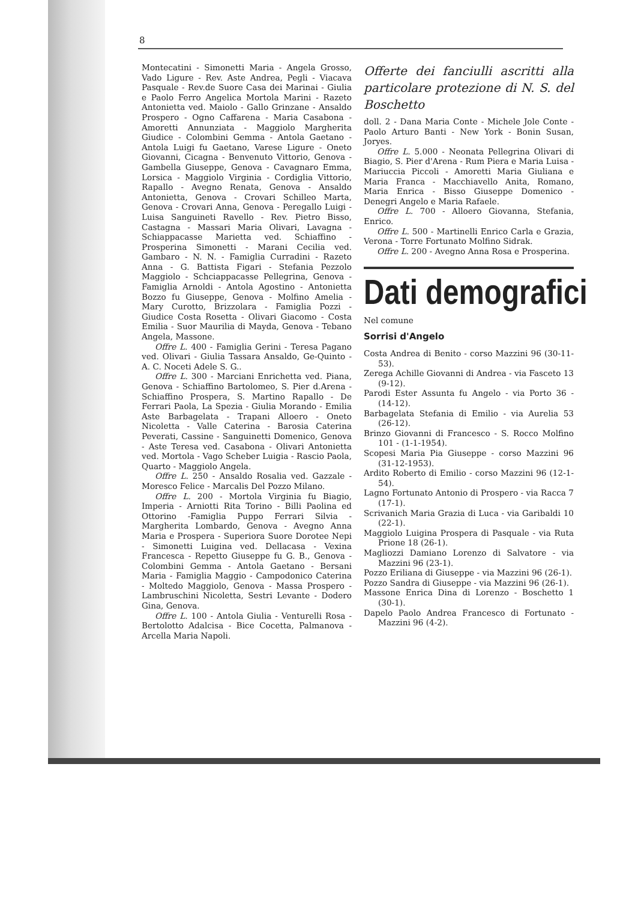8
Montecatini - Simonetti Maria - Angela Grosso, Vado Ligure - Rev. Aste Andrea, Pegli - Viacava Pasquale - Rev.de Suore Casa dei Marinai - Giulia e Paolo Ferro Angelica Mortola Marini - Razeto Antonietta ved. Maiolo - Gallo Grinzane - Ansaldo Prospero - Ogno Caffarena - Maria Casabona - Amoretti Annunziata - Maggiolo Margherita Giudice - Colombini Gemma - Antola Gaetano - Antola Luigi fu Gaetano, Varese Ligure - Oneto Giovanni, Cicagna - Benvenuto Vittorio, Genova - Gambella Giuseppe, Genova - Cavagnaro Emma, Lorsica - Maggiolo Virginia - Cordiglia Vittorio, Rapallo - Avegno Renata, Genova - Ansaldo Antonietta, Genova - Crovari Schilleo Marta, Genova - Crovari Anna, Genova - Peregallo Luigi - Luisa Sanguineti Ravello - Rev. Pietro Bisso, Castagna - Massari Maria Olivari, Lavagna - Schiappacasse Marietta ved. Schiaffino - Prosperina Simonetti - Marani Cecilia ved. Gambaro - N. N. - Famiglia Curradini - Razeto Anna - G. Battista Figari - Stefania Pezzolo Maggiolo - Schciappacasse Pellegrina, Genova - Famiglia Arnoldi - Antola Agostino - Antonietta Bozzo fu Giuseppe, Genova - Molfino Amelia - Mary Curotto, Brizzolara - Famiglia Pozzi - Giudice Costa Rosetta - Olivari Giacomo - Costa Emilia - Suor Maurilia di Mayda, Genova - Tebano Angela, Massone.
Offre L. 400 - Famiglia Gerini - Teresa Pagano ved. Olivari - Giulia Tassara Ansaldo, Ge-Quinto - A. C. Noceti Adele S. G..
Offre L. 300 - Marciani Enrichetta ved. Piana, Genova - Schiaffino Bartolomeo, S. Pier d.Arena - Schiaffino Prospera, S. Martino Rapallo - De Ferrari Paola, La Spezia - Giulia Morando - Emilia Aste Barbagelata - Trapani Alloero - Oneto Nicoletta - Valle Caterina - Barosia Caterina Peverati, Cassine - Sanguinetti Domenico, Genova - Aste Teresa ved. Casabona - Olivari Antonietta ved. Mortola - Vago Scheber Luigia - Rascio Paola, Quarto - Maggiolo Angela.
Offre L. 250 - Ansaldo Rosalia ved. Gazzale - Moresco Felice - Marcalis Del Pozzo Milano.
Offre L. 200 - Mortola Virginia fu Biagio, Imperia - Arniotti Rita Torino - Billi Paolina ed Ottorino -Famiglia Puppo Ferrari Silvia - Margherita Lombardo, Genova - Avegno Anna Maria e Prospera - Superiora Suore Dorotee Nepi - Simonetti Luigina ved. Dellacasa - Vexina Francesca - Repetto Giuseppe fu G. B., Genova - Colombini Gemma - Antola Gaetano - Bersani Maria - Famiglia Maggio - Campodonico Caterina - Moltedo Maggiolo, Genova - Massa Prospero - Lambruschini Nicoletta, Sestri Levante - Dodero Gina, Genova.
Offre L. 100 - Antola Giulia - Venturelli Rosa - Bertolotto Adalcisa - Bice Cocetta, Palmanova - Arcella Maria Napoli.
Offerte dei fanciulli ascritti alla particolare protezione di N. S. del Boschetto
doll. 2 - Dana Maria Conte - Michele Jole Conte - Paolo Arturo Banti - New York - Bonin Susan, Joryes.
Offre L. 5.000 - Neonata Pellegrina Olivari di Biagio, S. Pier d'Arena - Rum Piera e Maria Luisa - Mariuccia Piccoli - Amoretti Maria Giuliana e Maria Franca - Macchiavello Anita, Romano, Maria Enrica - Bisso Giuseppe Domenico - Denegri Angelo e Maria Rafaele.
Offre L. 700 - Alloero Giovanna, Stefania, Enrico.
Offre L. 500 - Martinelli Enrico Carla e Grazia, Verona - Torre Fortunato Molfino Sidrak.
Offre L. 200 - Avegno Anna Rosa e Prosperina.
Dati demografici
Nel comune
Sorrisi d'Angelo
Costa Andrea di Benito - corso Mazzini 96 (30-11-53).
Zerega Achille Giovanni di Andrea - via Fasceto 13 (9-12).
Parodi Ester Assunta fu Angelo - via Porto 36 - (14-12).
Barbagelata Stefania di Emilio - via Aurelia 53 (26-12).
Brinzo Giovanni di Francesco - S. Rocco Molfino 101 - (1-1-1954).
Scopesi Maria Pia Giuseppe - corso Mazzini 96 (31-12-1953).
Ardito Roberto di Emilio - corso Mazzini 96 (12-1-54).
Lagno Fortunato Antonio di Prospero - via Racca 7 (17-1).
Scrivanich Maria Grazia di Luca - via Garibaldi 10 (22-1).
Maggiolo Luigina Prospera di Pasquale - via Ruta Prione 18 (26-1).
Magliozzi Damiano Lorenzo di Salvatore - via Mazzini 96 (23-1).
Pozzo Eriliana di Giuseppe - via Mazzini 96 (26-1).
Pozzo Sandra di Giuseppe - via Mazzini 96 (26-1).
Massone Enrica Dina di Lorenzo - Boschetto 1 (30-1).
Dapelo Paolo Andrea Francesco di Fortunato - Mazzini 96 (4-2).